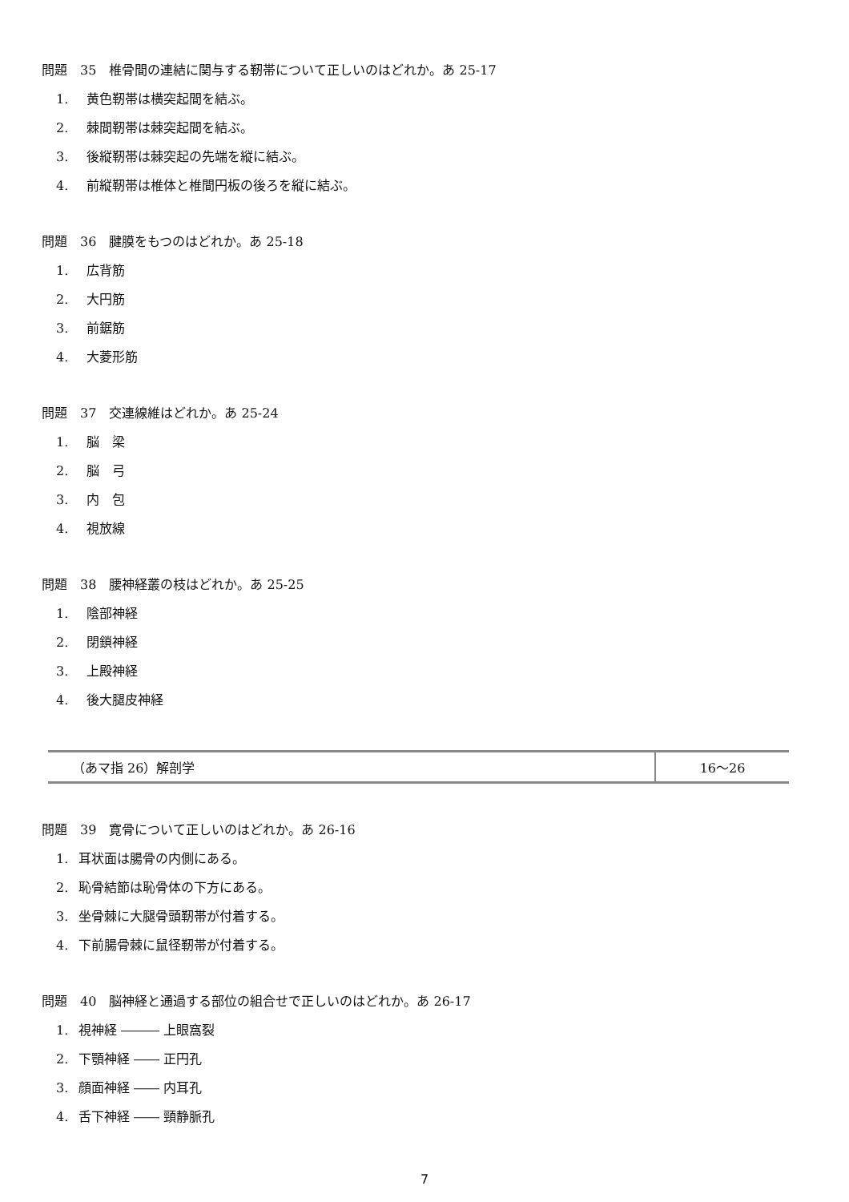問題　35　椎骨間の連結に関与する靭帯について正しいのはどれか。あ 25-17
1. 黄色靭帯は横突起間を結ぶ。
2. 棘間靭帯は棘突起間を結ぶ。
3. 後縦靭帯は棘突起の先端を縦に結ぶ。
4. 前縦靭帯は椎体と椎間円板の後ろを縦に結ぶ。
問題　36　腱膜をもつのはどれか。あ 25-18
1. 広背筋
2. 大円筋
3. 前鋸筋
4. 大菱形筋
問題　37　交連線維はどれか。あ 25-24
1. 脳　梁
2. 脳　弓
3. 内　包
4. 視放線
問題　38　腰神経叢の枝はどれか。あ 25-25
1. 陰部神経
2. 閉鎖神経
3. 上殿神経
4. 後大腿皮神経
| （あマ指 26）解剖学 | 16〜26 |
問題　39　寛骨について正しいのはどれか。あ 26-16
1. 耳状面は腸骨の内側にある。
2. 恥骨結節は恥骨体の下方にある。
3. 坐骨棘に大腿骨頭靭帯が付着する。
4. 下前腸骨棘に鼠径靭帯が付着する。
問題　40　脳神経と通過する部位の組合せで正しいのはどれか。あ 26-17
1. 視神経 ――― 上眼窩裂
2. 下顎神経 ―― 正円孔
3. 顔面神経 ―― 内耳孔
4. 舌下神経 ―― 頸静脈孔
7